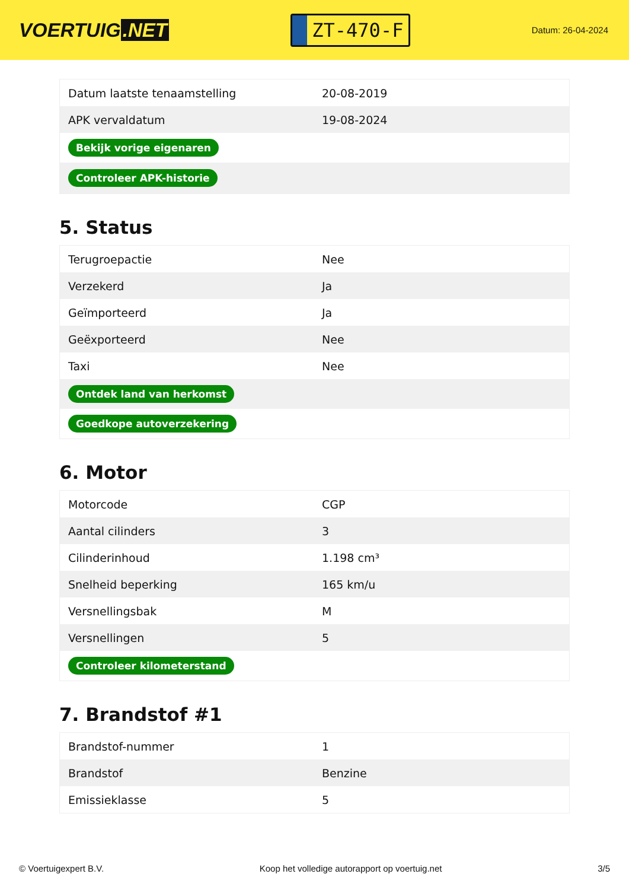VOERTUIG.NET
ZT-470-F
Datum: 26-04-2024
| Datum laatste tenaamstelling | 20-08-2019 |
| APK vervaldatum | 19-08-2024 |
| Bekijk vorige eigenaren | |
| Controleer APK-historie | |
5. Status
| Terugroepactie | Nee |
| Verzekerd | Ja |
| Geïmporteerd | Ja |
| Geëxporteerd | Nee |
| Taxi | Nee |
| Ontdek land van herkomst | |
| Goedkope autoverzekering | |
6. Motor
| Motorcode | CGP |
| Aantal cilinders | 3 |
| Cilinderinhoud | 1.198 cm³ |
| Snelheid beperking | 165 km/u |
| Versnellingsbak | M |
| Versnellingen | 5 |
| Controleer kilometerstand | |
7. Brandstof #1
| Brandstof-nummer | 1 |
| Brandstof | Benzine |
| Emissieklasse | 5 |
© Voertuigexpert B.V. Koop het volledige autorapport op voertuig.net 3/5